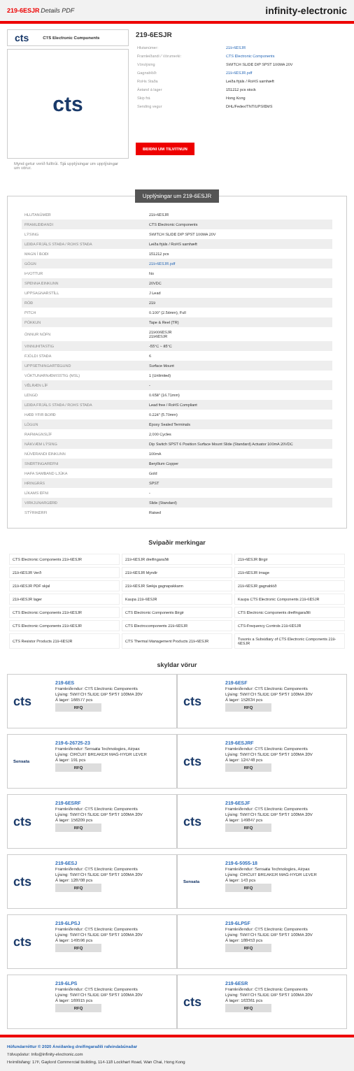219-6ESJR Details PDF
infinity-electronic
cts CTS Electronic Components
cts
Mynd getur verið fulltrúi. Sjá upplýsingar um upplýsingar um vörur.
219-6ESJR
| Hlutanúmer: | 219-6ESJR |
| Framleiðandi / Vörumerki: | CTS Electronic Components |
| Vörulýsing | SWITCH SLIDE DIP SPST 100MA 20V |
| Gagnablöð: | 219-6ESJR.pdf |
| RoHs Staða | Leiða frjáls / RoHS samhæft |
| Ástand á lager | 151212 pcs stock |
| Skip frá | Hong Kong |
| Sending vegur | DHL/Fedex/TNT/UPS/EMS |
BEIÐNI UM TILVITNUN
Upplýsingar um 219-6ESJR
| HLUTANÚMER | 219-6ESJR |
| FRAMLEIÐANDI | CTS Electronic Components |
| LÝSING | SWITCH SLIDE DIP SPST 100MA 20V |
| LEIÐA FRJÁLS STAÐA / ROHS STAÐA | Leiða frjáls / RoHS samhæft |
| MAGN Í BOÐI | 151212 pcs |
| GÖGN | 219-6ESJR.pdf |
| ÞVOTTUR | No |
| SPENNA EINKUNN | 20VDC |
| UPPSAGNARSTÍLL | J Lead |
| RÖÐ | 219 |
| PITCH | 0.100" (2.54mm), Full |
| PÖKKUN | Tape & Reel (TR) |
| ÖNNUR NÖFN | 219006ESJR 2196ESJR |
| VINNUHITASTIG | -55°C ~ 85°C |
| FJÖLDI STAÐA | 6 |
| UPPSETNINGARTEGUND | Surface Mount |
| VÖKTUNARNÆMISSTIG (MSL) | 1 (Unlimited) |
| VÉLRÆN LÍF | - |
| LENGD | 0.658" (16.71mm) |
| LEIÐA FRJÁLS STAÐA / ROHS STAÐA | Lead free / RoHS Compliant |
| HÆÐ YFIR BORÐ | 0.224" (5.70mm) |
| LÖGUN | Epoxy Sealed Terminals |
| RAFMAGNSLÍF | 2,000 Cycles |
| NÁKVÆM LÝSING | Dip Switch SPST 6 Position Surface Mount Slide (Standard) Actuator 100mA 20VDC |
| NÚVERANDI EINKUNN | 100mA |
| SNERTINGAREFNI | Beryllium Copper |
| HAFA SAMBAND LJÚKA | Gold |
| HRINGRÁS | SPST |
| LÍKAMS EFNI | - |
| VIRKJUNARGERÐ | Slide (Standard) |
| STÝRIKERFI | Raised |
Svipaðir merkingar
| CTS Electronic Components 219-6ESJR | 219-6ESJR dreifingaraðili | 219-6ESJR Birgir |
| 219-6ESJR Verð | 219-6ESJR Myndir | 219-6ESJR Image |
| 219-6ESJR PDF skjal | 219-6ESJR Sækja gagnapakkann | 219-6ESJR gagnablöð |
| 219-6ESJR lager | Kaupa 219-6ESJR | Kaupa CTS Electronic Components 219-6ESJR |
| CTS Electronic Components 219-6ESJR | CTS Electronic Components Birgir | CTS Electronic Components dreifingaraðili |
| CTS Electronic Components 219-6ESJR | CTS Electrocomponents 219-6ESJR | CTS-Frequency Controls 219-6ESJR |
| CTS Resistor Products 219-6ESJR | CTS Thermal Management Products 219-6ESJR | Tusonix a Subsidiary of CTS Electronic Components 219-6ESJR |
skyldar vörur
cts
219-6ES
Framleiðendur: CTS Electronic Components
Lýsing: SWITCH SLIDE DIP SPST 100MA 20V
Á lager: 166577 pcs
RFQ
cts
219-6ESF
Framleiðendur: CTS Electronic Components
Lýsing: SWITCH SLIDE DIP SPST 100MA 20V
Á lager: 152634 pcs
RFQ
Sensata
219-6-26725-23
Framleiðendur: Sensata Technologies, Airpax
Lýsing: CIRCUIT BREAKER MAG-HYDR LEVER
Á lager: 191 pcs
RFQ
cts
219-6ESJRF
Framleiðendur: CTS Electronic Components
Lýsing: SWITCH SLIDE DIP SPST 100MA 20V
Á lager: 124748 pcs
RFQ
cts
219-6ESRF
Framleiðendur: CTS Electronic Components
Lýsing: SWITCH SLIDE DIP SPST 100MA 20V
Á lager: 156209 pcs
RFQ
cts
219-6ESJF
Framleiðendur: CTS Electronic Components
Lýsing: SWITCH SLIDE DIP SPST 100MA 20V
Á lager: 149847 pcs
RFQ
cts
219-6ESJ
Framleiðendur: CTS Electronic Components
Lýsing: SWITCH SLIDE DIP SPST 100MA 20V
Á lager: 128708 pcs
RFQ
Sensata
219-6-5055-18
Framleiðendur: Sensata Technologies, Airpax
Lýsing: CIRCUIT BREAKER MAG-HYDR LEVER
Á lager: 143 pcs
RFQ
cts
219-6LPSJ
Framleiðendur: CTS Electronic Components
Lýsing: SWITCH SLIDE DIP SPST 100MA 20V
Á lager: 149596 pcs
RFQ
219-6LPSF
Framleiðendur: CTS Electronic Components
Lýsing: SWITCH SLIDE DIP SPST 100MA 20V
Á lager: 188453 pcs
RFQ
219-6LPS
Framleiðendur: CTS Electronic Components
Lýsing: SWITCH SLIDE DIP SPST 100MA 20V
Á lager: 169915 pcs
RFQ
cts
219-6ESR
Framleiðendur: CTS Electronic Components
Lýsing: SWITCH SLIDE DIP SPST 100MA 20V
Á lager: 163361 pcs
RFQ
Höfundarréttur © 2020 Áreiðanleg dreifingaraðili rafeindabúnaðar
Tölvupóstur: Info@infinity-electronic.com
Heimilisfang: 17F, Gaylord Commercial Building, 114-118 Lockhart Road, Wan Chai, Hong Kong